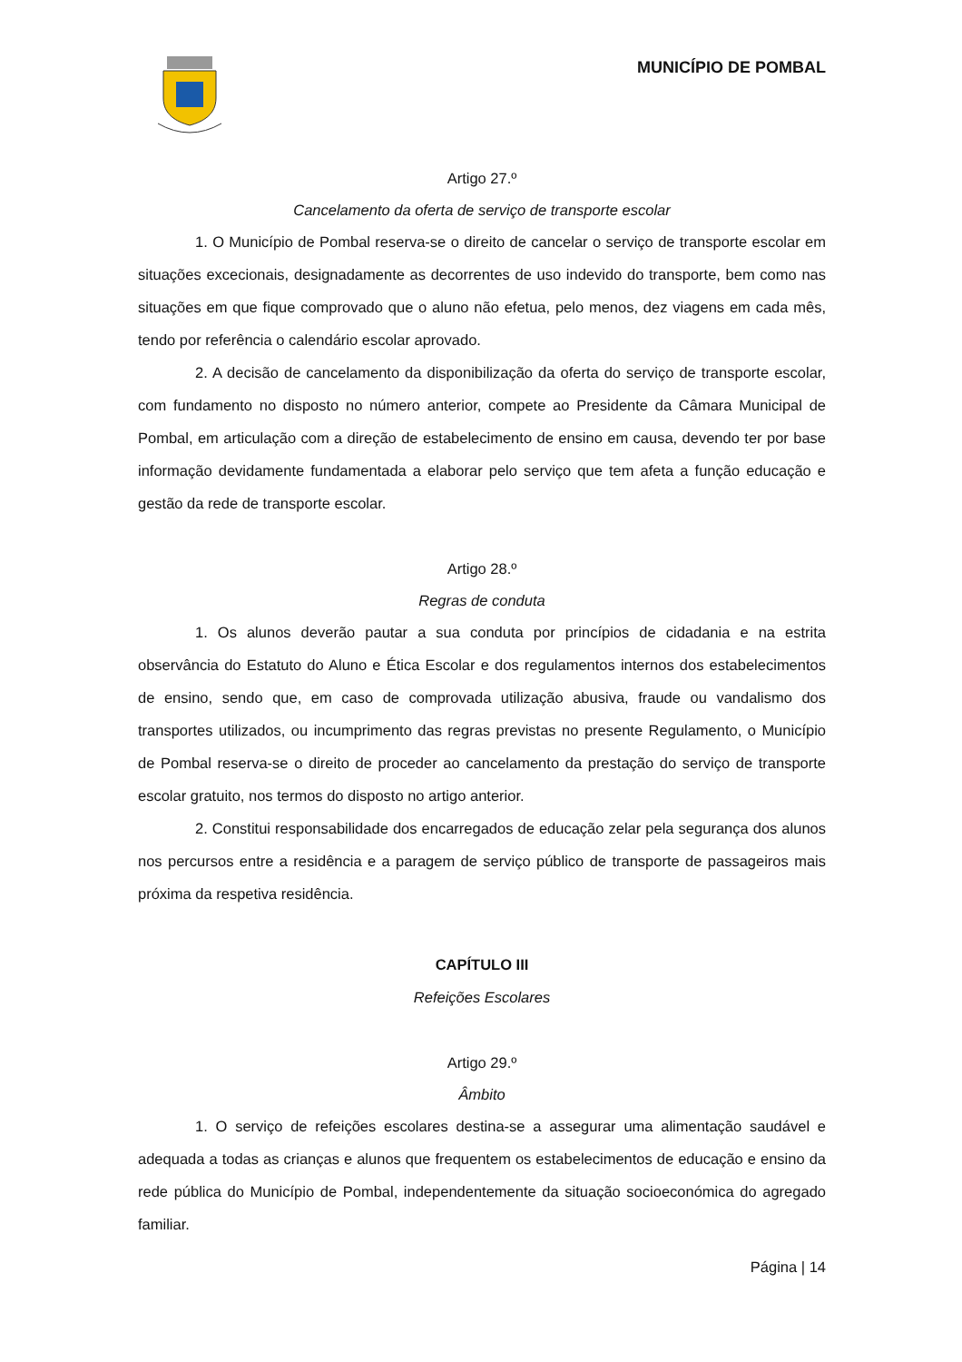MUNICÍPIO DE POMBAL
Artigo 27.º
Cancelamento da oferta de serviço de transporte escolar
1. O Município de Pombal reserva-se o direito de cancelar o serviço de transporte escolar em situações excecionais, designadamente as decorrentes de uso indevido do transporte, bem como nas situações em que fique comprovado que o aluno não efetua, pelo menos, dez viagens em cada mês, tendo por referência o calendário escolar aprovado.
2. A decisão de cancelamento da disponibilização da oferta do serviço de transporte escolar, com fundamento no disposto no número anterior, compete ao Presidente da Câmara Municipal de Pombal, em articulação com a direção de estabelecimento de ensino em causa, devendo ter por base informação devidamente fundamentada a elaborar pelo serviço que tem afeta a função educação e gestão da rede de transporte escolar.
Artigo 28.º
Regras de conduta
1. Os alunos deverão pautar a sua conduta por princípios de cidadania e na estrita observância do Estatuto do Aluno e Ética Escolar e dos regulamentos internos dos estabelecimentos de ensino, sendo que, em caso de comprovada utilização abusiva, fraude ou vandalismo dos transportes utilizados, ou incumprimento das regras previstas no presente Regulamento, o Município de Pombal reserva-se o direito de proceder ao cancelamento da prestação do serviço de transporte escolar gratuito, nos termos do disposto no artigo anterior.
2. Constitui responsabilidade dos encarregados de educação zelar pela segurança dos alunos nos percursos entre a residência e a paragem de serviço público de transporte de passageiros mais próxima da respetiva residência.
CAPÍTULO III
Refeições Escolares
Artigo 29.º
Âmbito
1. O serviço de refeições escolares destina-se a assegurar uma alimentação saudável e adequada a todas as crianças e alunos que frequentem os estabelecimentos de educação e ensino da rede pública do Município de Pombal, independentemente da situação socioeconómica do agregado familiar.
Página | 14